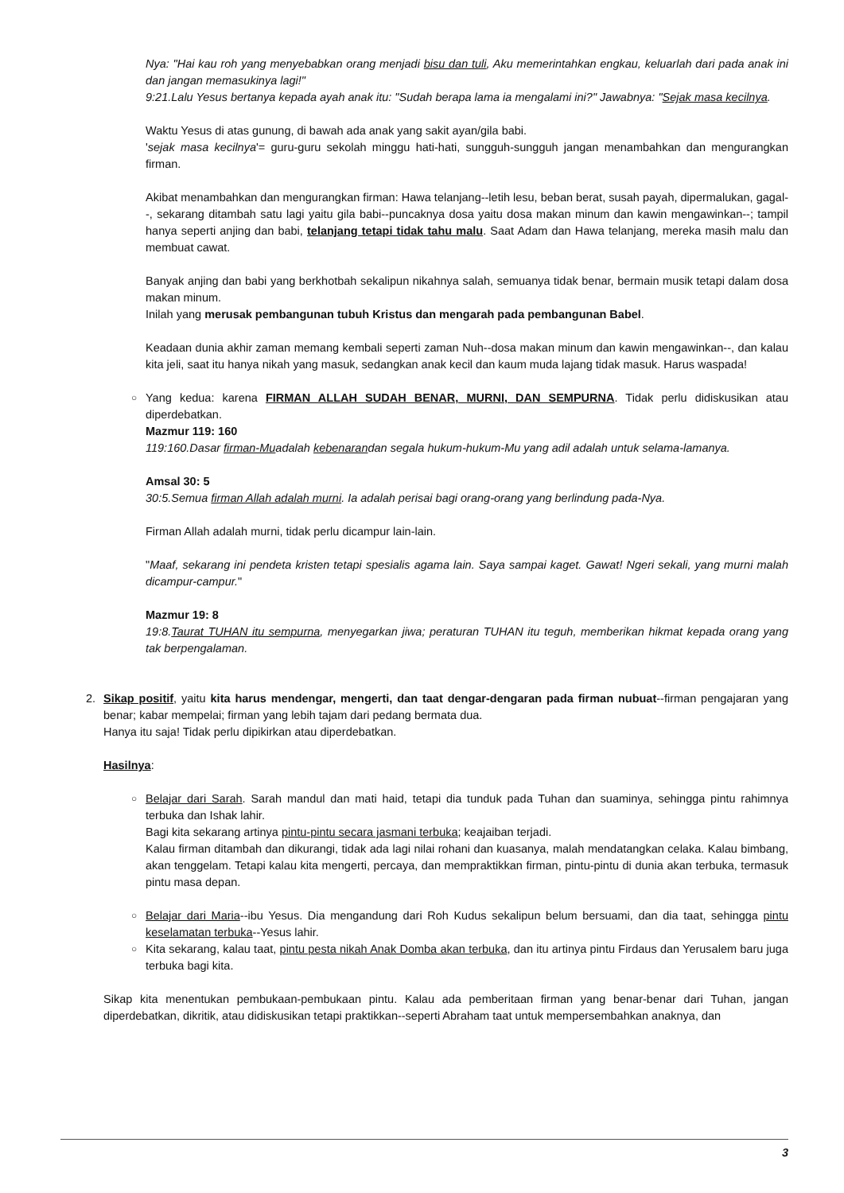Nya: "Hai kau roh yang menyebabkan orang menjadi bisu dan tuli, Aku memerintahkan engkau, keluarlah dari pada anak ini dan jangan memasukinya lagi!"
9:21.Lalu Yesus bertanya kepada ayah anak itu: "Sudah berapa lama ia mengalami ini?" Jawabnya: "Sejak masa kecilnya.
Waktu Yesus di atas gunung, di bawah ada anak yang sakit ayan/gila babi.
'sejak masa kecilnya'= guru-guru sekolah minggu hati-hati, sungguh-sungguh jangan menambahkan dan mengurangkan firman.
Akibat menambahkan dan mengurangkan firman: Hawa telanjang--letih lesu, beban berat, susah payah, dipermalukan, gagal--, sekarang ditambah satu lagi yaitu gila babi--puncaknya dosa yaitu dosa makan minum dan kawin mengawinkan--; tampil hanya seperti anjing dan babi, telanjang tetapi tidak tahu malu. Saat Adam dan Hawa telanjang, mereka masih malu dan membuat cawat.
Banyak anjing dan babi yang berkhotbah sekalipun nikahnya salah, semuanya tidak benar, bermain musik tetapi dalam dosa makan minum.
Inilah yang merusak pembangunan tubuh Kristus dan mengarah pada pembangunan Babel.
Keadaan dunia akhir zaman memang kembali seperti zaman Nuh--dosa makan minum dan kawin mengawinkan--, dan kalau kita jeli, saat itu hanya nikah yang masuk, sedangkan anak kecil dan kaum muda lajang tidak masuk. Harus waspada!
○
Yang kedua: karena FIRMAN ALLAH SUDAH BENAR, MURNI, DAN SEMPURNA. Tidak perlu didiskusikan atau diperdebatkan.
Mazmur 119: 160
119:160.Dasar firman-Muadalah kebenarandan segala hukum-hukum-Mu yang adil adalah untuk selama-lamanya.
Amsal 30: 5
30:5.Semua firman Allah adalah murni. Ia adalah perisai bagi orang-orang yang berlindung pada-Nya.
Firman Allah adalah murni, tidak perlu dicampur lain-lain.
"Maaf, sekarang ini pendeta kristen tetapi spesialis agama lain. Saya sampai kaget. Gawat! Ngeri sekali, yang murni malah dicampur-campur."
Mazmur 19: 8
19:8.Taurat TUHAN itu sempurna, menyegarkan jiwa; peraturan TUHAN itu teguh, memberikan hikmat kepada orang yang tak berpengalaman.
2.
Sikap positif, yaitu kita harus mendengar, mengerti, dan taat dengar-dengaran pada firman nubuat--firman pengajaran yang benar; kabar mempelai; firman yang lebih tajam dari pedang bermata dua.
Hanya itu saja! Tidak perlu dipikirkan atau diperdebatkan.
Hasilnya:
○
Belajar dari Sarah. Sarah mandul dan mati haid, tetapi dia tunduk pada Tuhan dan suaminya, sehingga pintu rahimnya terbuka dan Ishak lahir.
Bagi kita sekarang artinya pintu-pintu secara jasmani terbuka; keajaiban terjadi.
Kalau firman ditambah dan dikurangi, tidak ada lagi nilai rohani dan kuasanya, malah mendatangkan celaka. Kalau bimbang, akan tenggelam. Tetapi kalau kita mengerti, percaya, dan mempraktikkan firman, pintu-pintu di dunia akan terbuka, termasuk pintu masa depan.
○
Belajar dari Maria--ibu Yesus. Dia mengandung dari Roh Kudus sekalipun belum bersuami, dan dia taat, sehingga pintu keselamatan terbuka--Yesus lahir.
○
Kita sekarang, kalau taat, pintu pesta nikah Anak Domba akan terbuka, dan itu artinya pintu Firdaus dan Yerusalem baru juga terbuka bagi kita.
Sikap kita menentukan pembukaan-pembukaan pintu. Kalau ada pemberitaan firman yang benar-benar dari Tuhan, jangan diperdebatkan, dikritik, atau didiskusikan tetapi praktikkan--seperti Abraham taat untuk mempersembahkan anaknya, dan
3